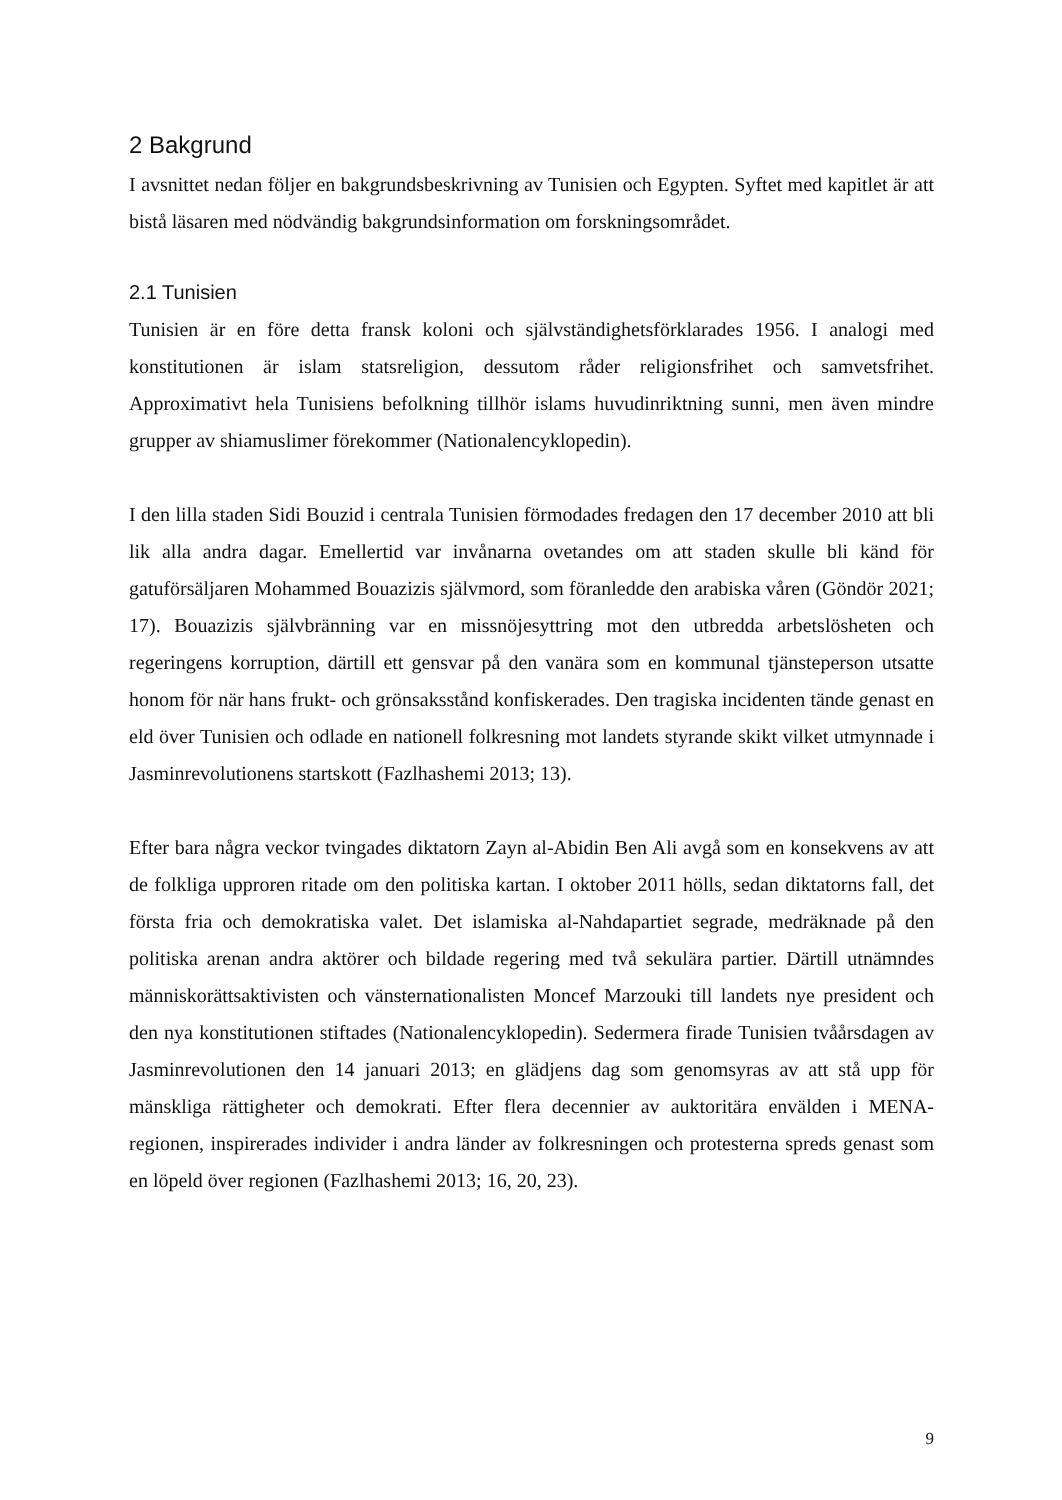2 Bakgrund
I avsnittet nedan följer en bakgrundsbeskrivning av Tunisien och Egypten. Syftet med kapitlet är att bistå läsaren med nödvändig bakgrundsinformation om forskningsområdet.
2.1 Tunisien
Tunisien är en före detta fransk koloni och självständighetsförklarades 1956. I analogi med konstitutionen är islam statsreligion, dessutom råder religionsfrihet och samvetsfrihet. Approximativt hela Tunisiens befolkning tillhör islams huvudinriktning sunni, men även mindre grupper av shiamuslimer förekommer (Nationalencyklopedin).
I den lilla staden Sidi Bouzid i centrala Tunisien förmodades fredagen den 17 december 2010 att bli lik alla andra dagar. Emellertid var invånarna ovetandes om att staden skulle bli känd för gatuförsäljaren Mohammed Bouazizis självmord, som föranledde den arabiska våren (Göndör 2021; 17). Bouazizis självbränning var en missnöjesyttring mot den utbredda arbetslösheten och regeringens korruption, därtill ett gensvar på den vanära som en kommunal tjänsteperson utsatte honom för när hans frukt- och grönsaksstånd konfiskerades. Den tragiska incidenten tände genast en eld över Tunisien och odlade en nationell folkresning mot landets styrande skikt vilket utmynnade i Jasminrevolutionens startskott (Fazlhashemi 2013; 13).
Efter bara några veckor tvingades diktatorn Zayn al-Abidin Ben Ali avgå som en konsekvens av att de folkliga upproren ritade om den politiska kartan. I oktober 2011 hölls, sedan diktatorns fall, det första fria och demokratiska valet. Det islamiska al-Nahdapartiet segrade, medräknade på den politiska arenan andra aktörer och bildade regering med två sekulära partier. Därtill utnämndes människorättsaktivisten och vänsternationalisten Moncef Marzouki till landets nye president och den nya konstitutionen stiftades (Nationalencyklopedin). Sedermera firade Tunisien tvåårsdagen av Jasminrevolutionen den 14 januari 2013; en glädjens dag som genomsyras av att stå upp för mänskliga rättigheter och demokrati. Efter flera decennier av auktoritära envälden i MENA-regionen, inspirerades individer i andra länder av folkresningen och protesterna spreds genast som en löpeld över regionen (Fazlhashemi 2013; 16, 20, 23).
9